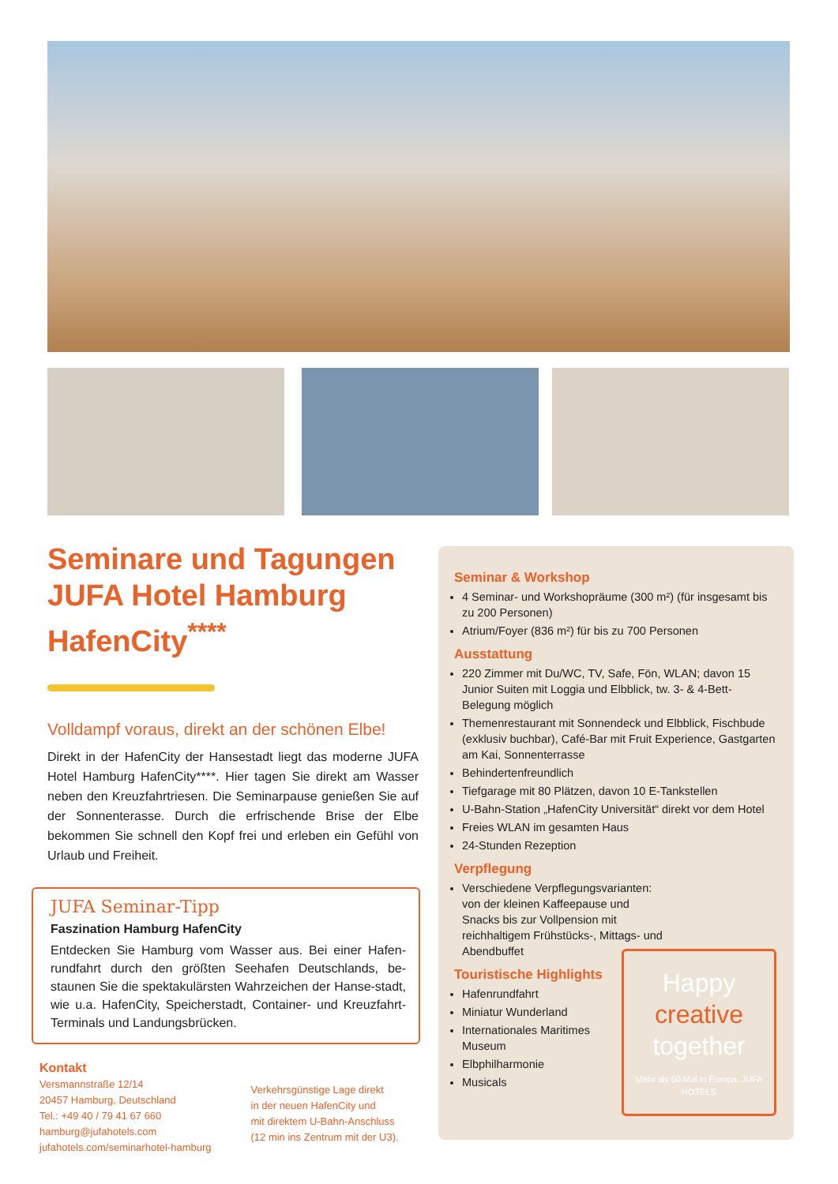Seminare und Tagungen JUFA Hotel Hamburg HafenCity<sup>****</sup>
Volldampf voraus, direkt an der schönen Elbe!
Direkt in der HafenCity der Hansestadt liegt das moderne JUFA Hotel Hamburg HafenCity****. Hier tagen Sie direkt am Wasser neben den Kreuzfahrtriesen. Die Seminarpause genießen Sie auf der Sonnenterasse. Durch die erfrischende Brise der Elbe bekommen Sie schnell den Kopf frei und erleben ein Gefühl von Urlaub und Freiheit.
JUFA Seminar-Tipp
Faszination Hamburg HafenCity
Entdecken Sie Hamburg vom Wasser aus. Bei einer Hafen-rundfahrt durch den größten Seehafen Deutschlands, be-staunen Sie die spektakulärsten Wahrzeichen der Hanse-stadt, wie u.a. HafenCity, Speicherstadt, Container- und Kreuzfahrt-Terminals und Landungsbrücken.
Kontakt
Versmannstraße 12/14
20457 Hamburg, Deutschland
Tel.: +49 40 / 79 41 67 660
hamburg@jufahotels.com
jufahotels.com/seminarhotel-hamburg
Verkehrsgünstige Lage direkt
in der neuen HafenCity und
mit direktem U-Bahn-Anschluss
(12 min ins Zentrum mit der U3).
Seminar & Workshop
4 Seminar- und Workshopräume (300 m²) (für insgesamt bis zu 200 Personen)
Atrium/Foyer (836 m²) für bis zu 700 Personen
Ausstattung
220 Zimmer mit Du/WC, TV, Safe, Fön, WLAN; davon 15 Junior Suiten mit Loggia und Elbblick, tw. 3- & 4-Bett-Belegung möglich
Themenrestaurant mit Sonnendeck und Elbblick, Fischbude (exklusiv buchbar), Café-Bar mit Fruit Experience, Gastgarten am Kai, Sonnenterrasse
Behindertenfreundlich
Tiefgarage mit 80 Plätzen, davon 10 E-Tankstellen
U-Bahn-Station „HafenCity Universität“ direkt vor dem Hotel
Freies WLAN im gesamten Haus
24-Stunden Rezeption
Verpflegung
Verschiedene Verpflegungsvarianten: von der kleinen Kaffeepause und Snacks bis zur Vollpension mit reichhaltigem Frühstücks-, Mittags- und Abendbuffet
Touristische Highlights
Hafenrundfahrt
Miniatur Wunderland
Internationales Maritimes Museum
Elbphilharmonie
Musicals
Happy
creative
together
Mehr als 60 Mal in Europa. JUFA HOTELS